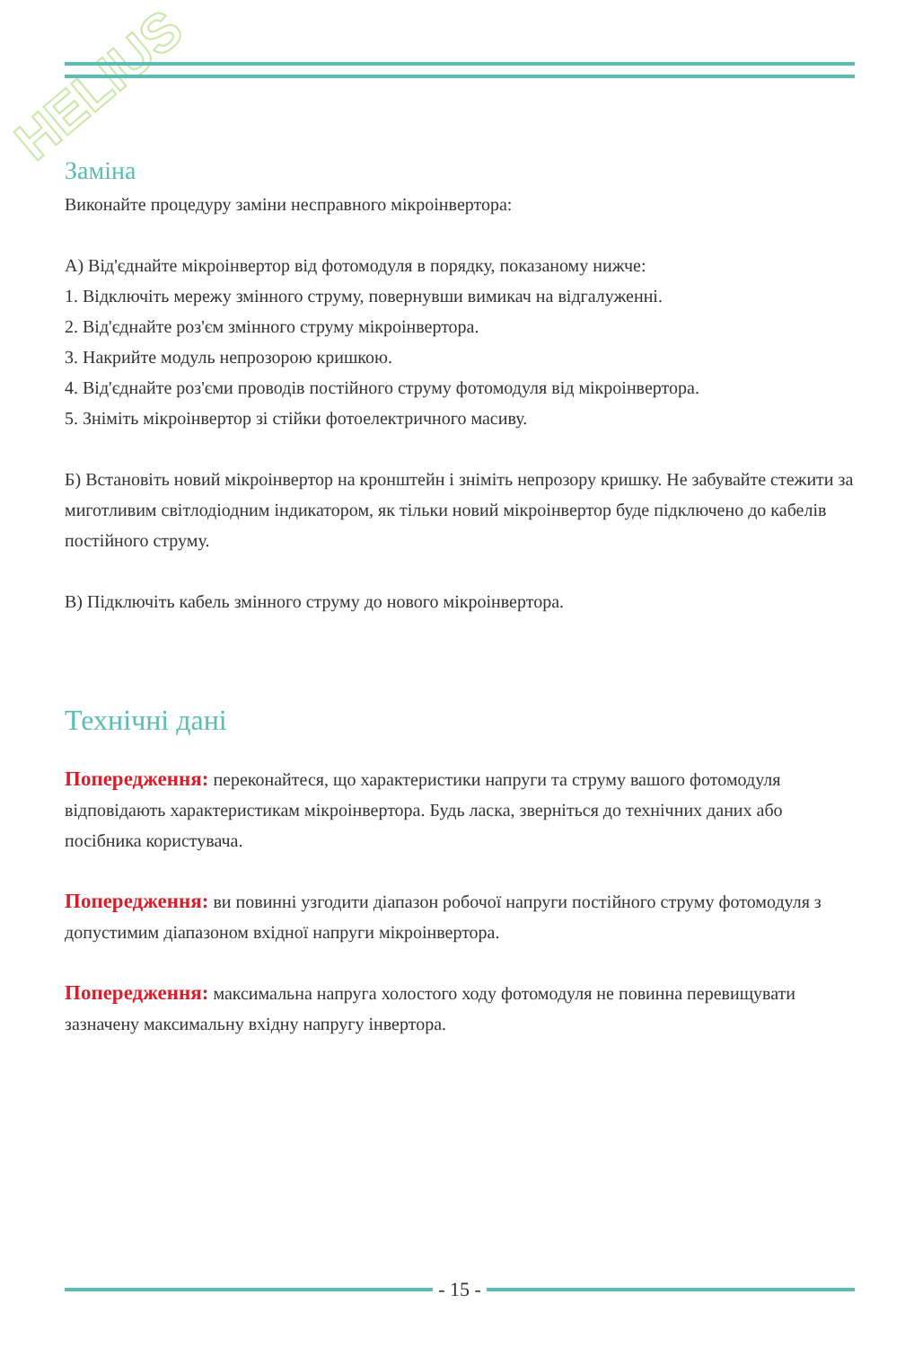HELIUS
Заміна
Виконайте процедуру заміни несправного мікроінвертора:
А) Від'єднайте мікроінвертор від фотомодуля в порядку, показаному нижче:
1. Відключіть мережу змінного струму, повернувши вимикач на відгалуженні.
2. Від'єднайте роз'єм змінного струму мікроінвертора.
3. Накрийте модуль непрозорою кришкою.
4. Від'єднайте роз'єми проводів постійного струму фотомодуля від мікроінвертора.
5. Зніміть мікроінвертор зі стійки фотоелектричного масиву.
Б) Встановіть новий мікроінвертор на кронштейн і зніміть непрозору кришку. Не забувайте стежити за миготливим світлодіодним індикатором, як тільки новий мікроінвертор буде підключено до кабелів постійного струму.
В) Підключіть кабель змінного струму до нового мікроінвертора.
Технічні дані
Попередження: переконайтеся, що характеристики напруги та струму вашого фотомодуля відповідають характеристикам мікроінвертора. Будь ласка, зверніться до технічних даних або посібника користувача.
Попередження: ви повинні узгодити діапазон робочої напруги постійного струму фотомодуля з допустимим діапазоном вхідної напруги мікроінвертора.
Попередження: максимальна напруга холостого ходу фотомодуля не повинна перевищувати зазначену максимальну вхідну напругу інвертора.
- 15 -